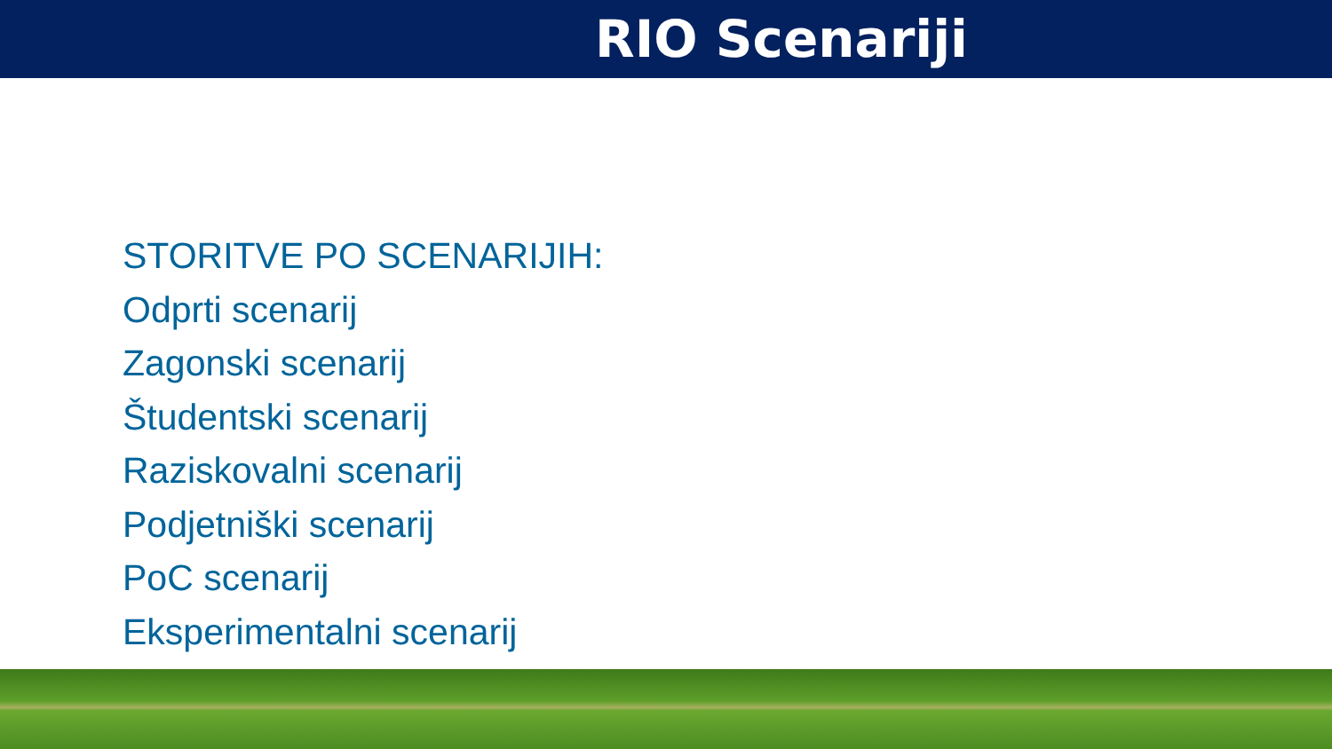RIO Scenariji
STORITVE PO SCENARIJIH:
Odprti scenarij
Zagonski scenarij
Študentski scenarij
Raziskovalni scenarij
Podjetniški scenarij
PoC scenarij
Eksperimentalni scenarij